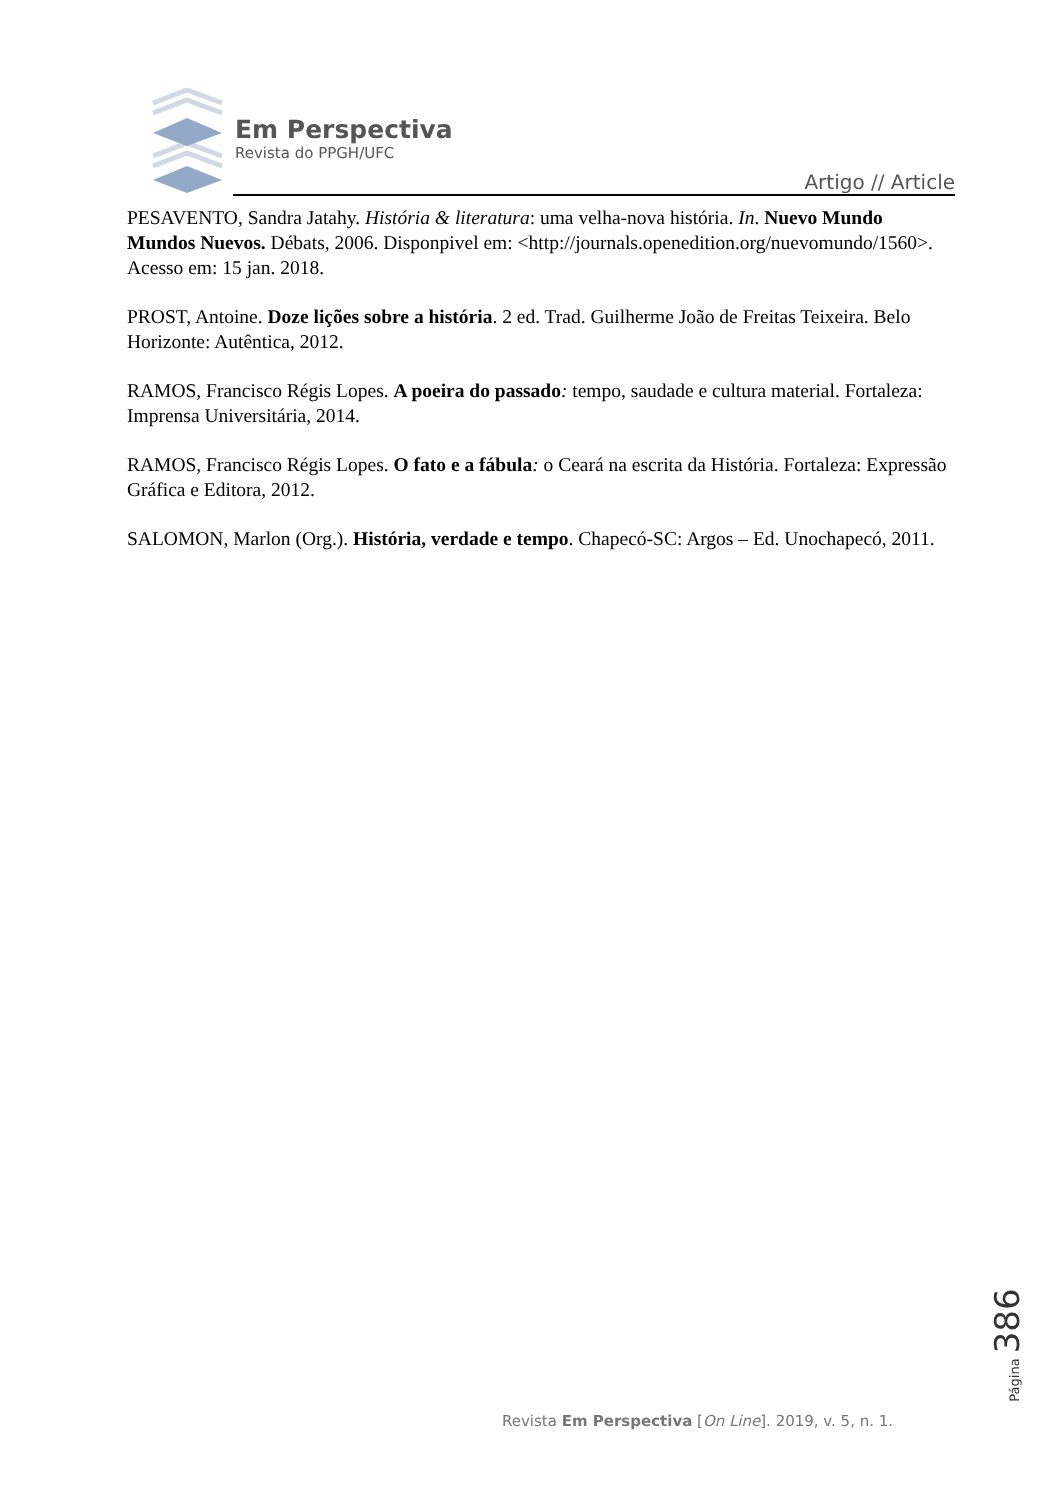Em Perspectiva
Revista do PPGH/UFC
Artigo // Article
PESAVENTO, Sandra Jatahy. História & literatura: uma velha-nova história. In. Nuevo Mundo Mundos Nuevos. Débats, 2006. Disponpivel em: <http://journals.openedition.org/nuevomundo/1560>. Acesso em: 15 jan. 2018.
PROST, Antoine. Doze lições sobre a história. 2 ed. Trad. Guilherme João de Freitas Teixeira. Belo Horizonte: Autêntica, 2012.
RAMOS, Francisco Régis Lopes. A poeira do passado: tempo, saudade e cultura material. Fortaleza: Imprensa Universitária, 2014.
RAMOS, Francisco Régis Lopes. O fato e a fábula: o Ceará na escrita da História. Fortaleza: Expressão Gráfica e Editora, 2012.
SALOMON, Marlon (Org.). História, verdade e tempo. Chapecó-SC: Argos – Ed. Unochapecó, 2011.
Página 386
Revista Em Perspectiva [On Line]. 2019, v. 5, n. 1.